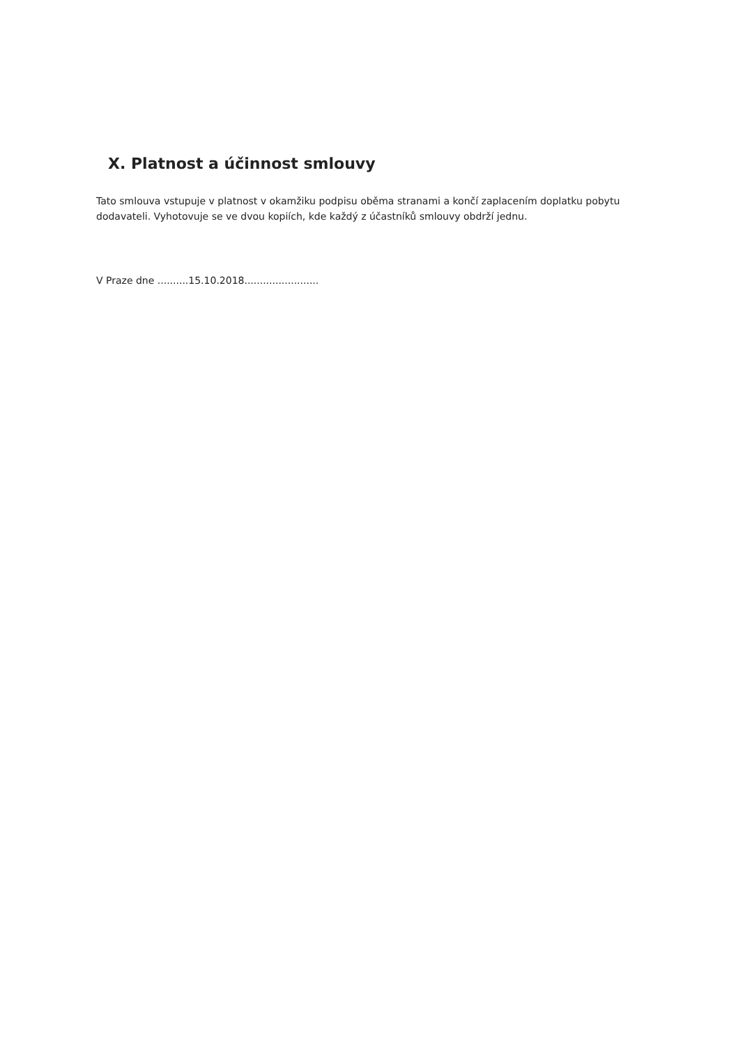X. Platnost a účinnost smlouvy
Tato smlouva vstupuje v platnost v okamžiku podpisu oběma stranami a končí zaplacením doplatku pobytu dodavateli. Vyhotovuje se ve dvou kopiích, kde každý z účastníků smlouvy obdrží jednu.
V Praze dne ..........15.10.2018........................